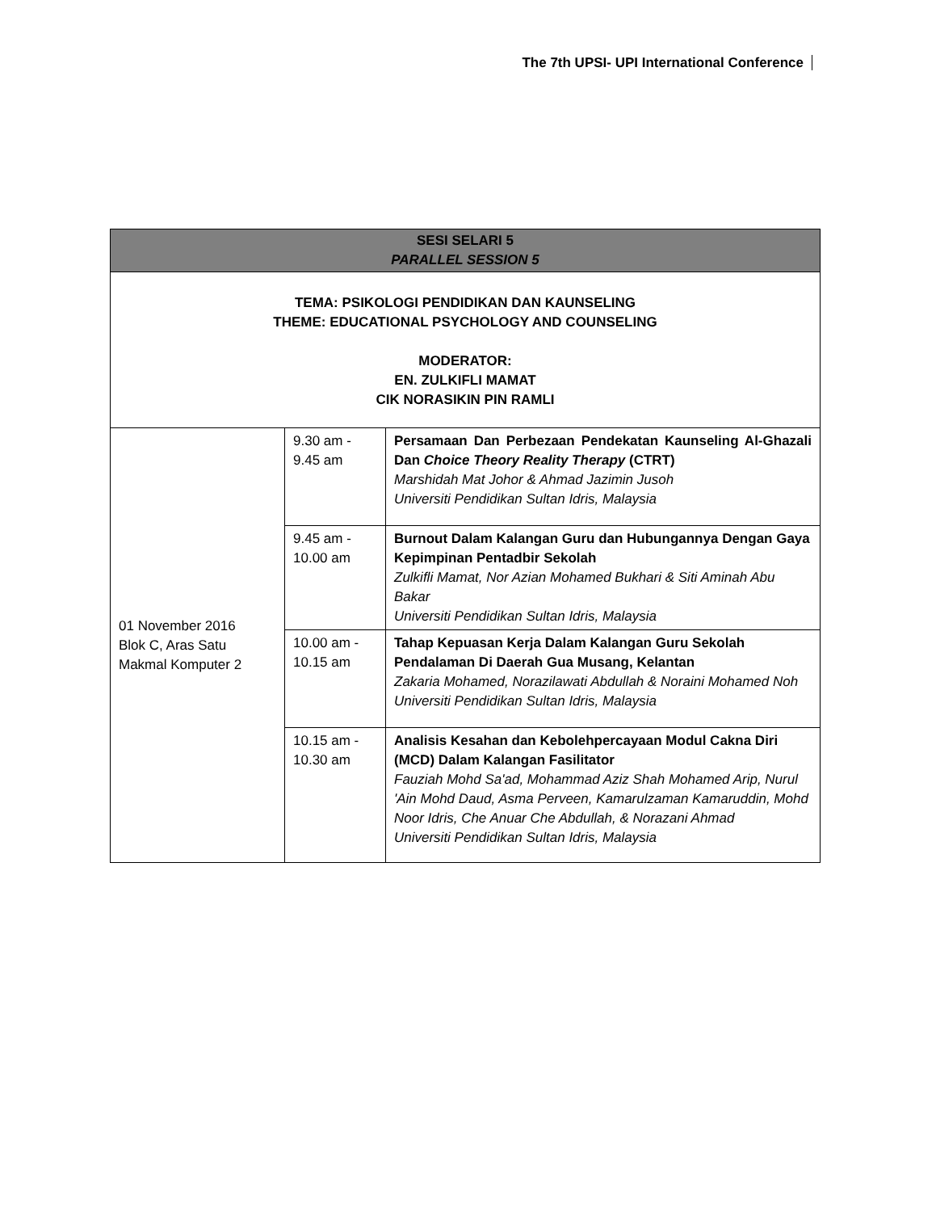The 7th UPSI- UPI International Conference
| SESI SELARI 5 PARALLEL SESSION 5 | | |
| --- | --- | --- |
| TEMA: PSIKOLOGI PENDIDIKAN DAN KAUNSELING THEME: EDUCATIONAL PSYCHOLOGY AND COUNSELING MODERATOR: EN. ZULKIFLI MAMAT CIK NORASIKIN PIN RAMLI | | |
| 01 November 2016 Blok C, Aras Satu Makmal Komputer 2 | 9.30 am - 9.45 am | Persamaan Dan Perbezaan Pendekatan Kaunseling Al-Ghazali Dan Choice Theory Reality Therapy (CTRT) Marshidah Mat Johor & Ahmad Jazimin Jusoh Universiti Pendidikan Sultan Idris, Malaysia |
| | 9.45 am - 10.00 am | Burnout Dalam Kalangan Guru dan Hubungannya Dengan Gaya Kepimpinan Pentadbir Sekolah Zulkifli Mamat, Nor Azian Mohamed Bukhari & Siti Aminah Abu Bakar Universiti Pendidikan Sultan Idris, Malaysia |
| | 10.00 am - 10.15 am | Tahap Kepuasan Kerja Dalam Kalangan Guru Sekolah Pendalaman Di Daerah Gua Musang, Kelantan Zakaria Mohamed, Norazilawati Abdullah & Noraini Mohamed Noh Universiti Pendidikan Sultan Idris, Malaysia |
| | 10.15 am - 10.30 am | Analisis Kesahan dan Kebolehpercayaan Modul Cakna Diri (MCD) Dalam Kalangan Fasilitator Fauziah Mohd Sa'ad, Mohammad Aziz Shah Mohamed Arip, Nurul 'Ain Mohd Daud, Asma Perveen, Kamarulzaman Kamaruddin, Mohd Noor Idris, Che Anuar Che Abdullah, & Norazani Ahmad Universiti Pendidikan Sultan Idris, Malaysia |